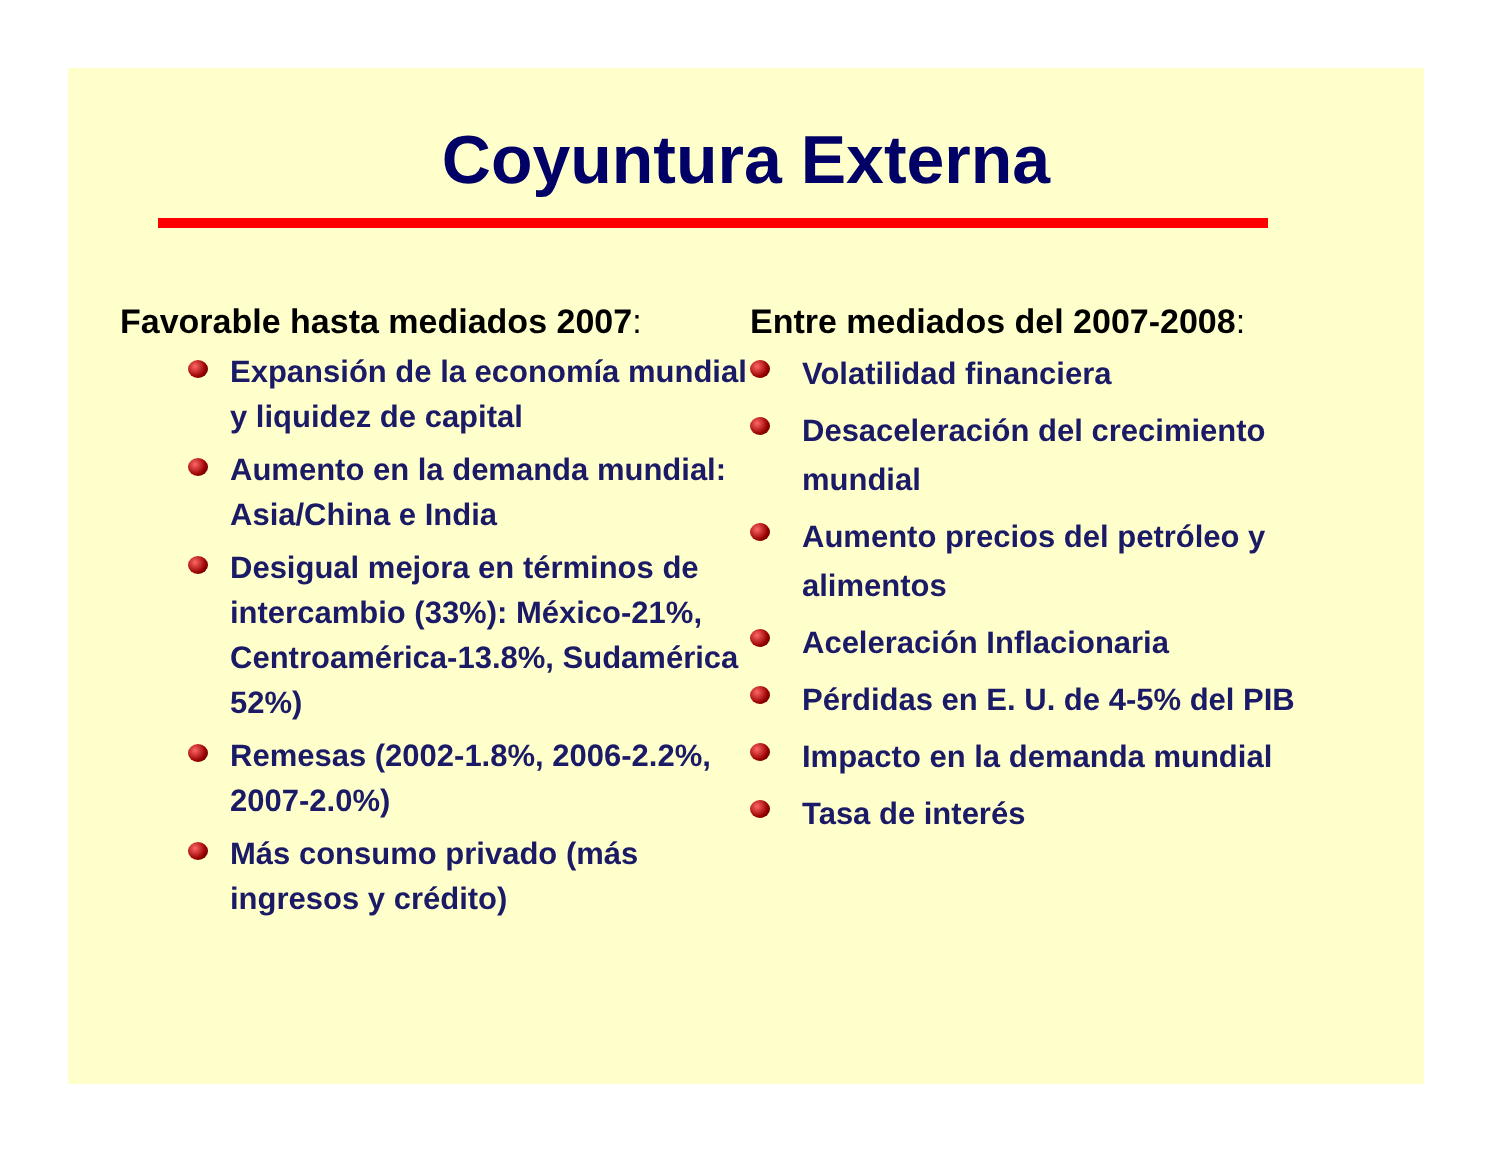Coyuntura Externa
Favorable hasta mediados 2007:
Expansión de la economía mundial y liquidez de capital
Aumento en la demanda mundial: Asia/China e India
Desigual mejora en términos de intercambio (33%): México-21%, Centroamérica-13.8%, Sudamérica 52%)
Remesas (2002-1.8%, 2006-2.2%, 2007-2.0%)
Más consumo privado (más ingresos y crédito)
Entre mediados del 2007-2008:
Volatilidad financiera
Desaceleración del crecimiento mundial
Aumento precios del petróleo y alimentos
Aceleración Inflacionaria
Pérdidas en E. U. de 4-5% del PIB
Impacto en la demanda mundial
Tasa de interés